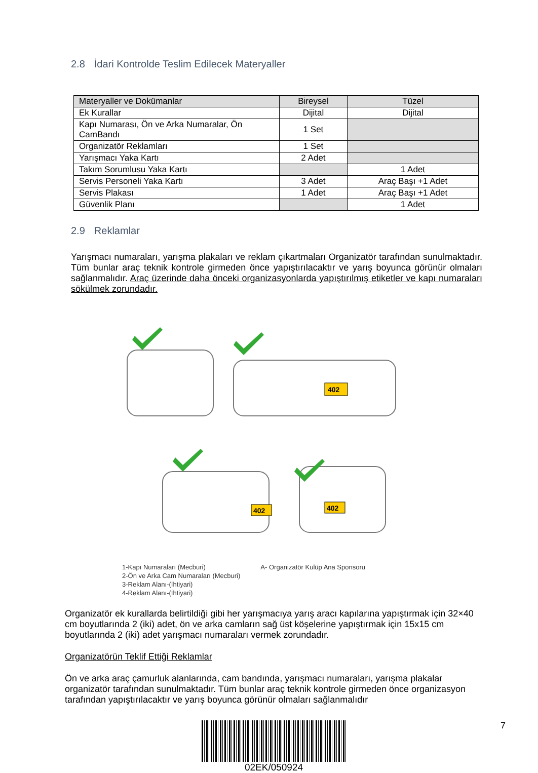2.8 İdari Kontrolde Teslim Edilecek Materyaller
| Materyaller ve Dokümanlar | Bireysel | Tüzel |
| --- | --- | --- |
| Ek Kurallar | Dijital | Dijital |
| Kapı Numarası, Ön ve Arka Numaralar, Ön CamBandı | 1 Set | |
| Organizatör Reklamları | 1 Set | |
| Yarışmacı Yaka Kartı | 2 Adet | |
| Takım Sorumlusu Yaka Kartı | | 1 Adet |
| Servis Personeli Yaka Kartı | 3 Adet | Araç Başı +1 Adet |
| Servis Plakası | 1 Adet | Araç Başı +1 Adet |
| Güvenlik Planı | | 1 Adet |
2.9 Reklamlar
Yarışmacı numaraları, yarışma plakaları ve reklam çıkartmaları Organizatör tarafından sunulmaktadır. Tüm bunlar araç teknik kontrole girmeden önce yapıştırılacaktır ve yarış boyunca görünür olmaları sağlanmalıdır. Araç üzerinde daha önceki organizasyonlarda yapıştırılmış etiketler ve kapı numaraları sökülmek zorundadır.
402
402
402
1-Kapı Numaraları (Mecburi)
2-Ön ve Arka Cam Numaraları (Mecburi)
3-Reklam Alanı-(İhtiyari)
4-Reklam Alanı-(İhtiyari)
A- Organizatör Kulüp Ana Sponsoru
Organizatör ek kurallarda belirtildiği gibi her yarışmacıya yarış aracı kapılarına yapıştırmak için 32×40 cm boyutlarında 2 (iki) adet, ön ve arka camların sağ üst köşelerine yapıştırmak için 15x15 cm boyutlarında 2 (iki) adet yarışmacı numaraları vermek zorundadır.
Organizatörün Teklif Ettiği Reklamlar
Ön ve arka araç çamurluk alanlarında, cam bandında, yarışmacı numaraları, yarışma plakalar organizatör tarafından sunulmaktadır. Tüm bunlar araç teknik kontrole girmeden önce organizasyon tarafından yapıştırılacaktır ve yarış boyunca görünür olmaları sağlanmalıdır
02EK/050924 7